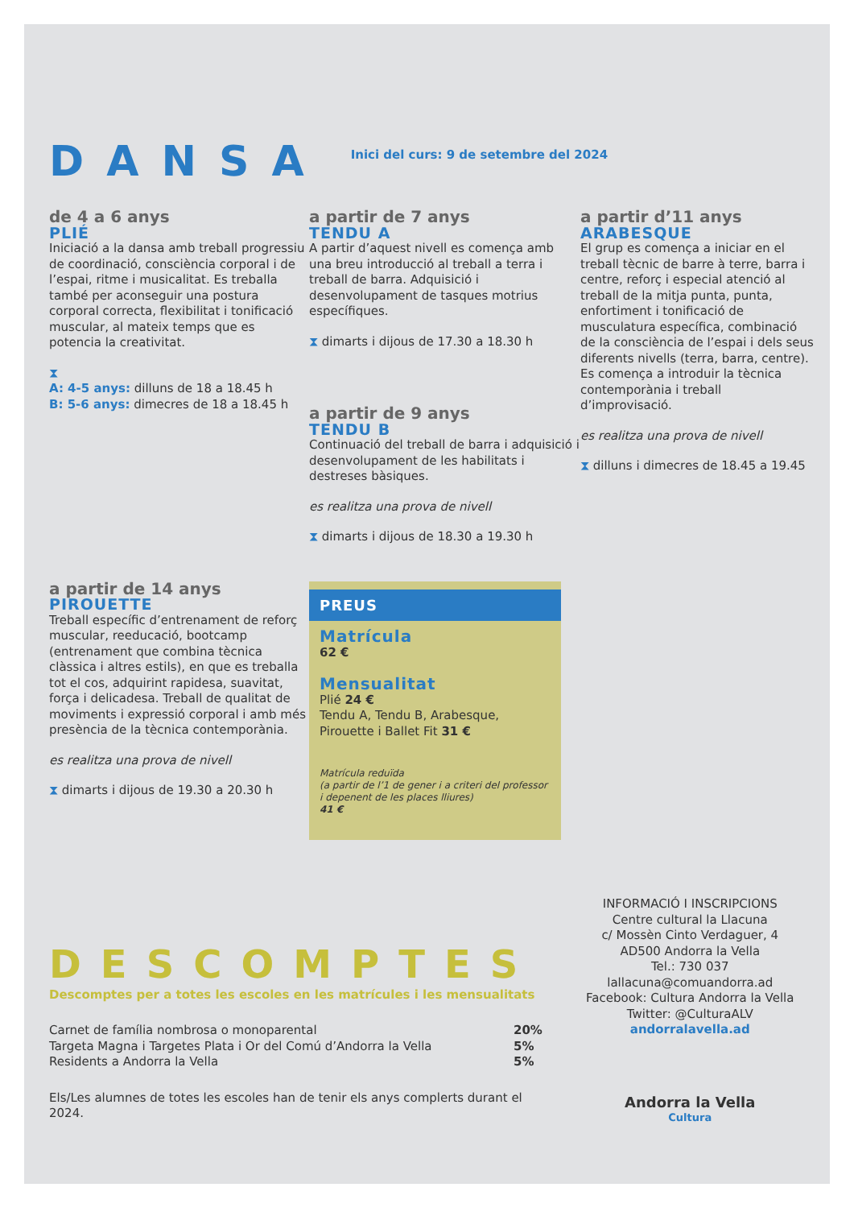DANSA
Inici del curs: 9 de setembre del 2024
de 4 a 6 anys
PLIÉ
Iniciació a la dansa amb treball progressiu de coordinació, consciència corporal i de l’espai, ritme i musicalitat. Es treballa també per aconseguir una postura corporal correcta, flexibilitat i tonificació muscular, al mateix temps que es potencia la creativitat.
⧗
A: 4-5 anys: dilluns de 18 a 18.45 h
B: 5-6 anys: dimecres de 18 a 18.45 h
a partir de 7 anys
TENDU A
A partir d’aquest nivell es comença amb una breu introducció al treball a terra i treball de barra. Adquisició i desenvolupament de tasques motrius específiques.
⧗ dimarts i dijous de 17.30 a 18.30 h
a partir de 9 anys
TENDU B
Continuació del treball de barra i adquisició i desenvolupament de les habilitats i destreses bàsiques.
es realitza una prova de nivell
⧗ dimarts i dijous de 18.30 a 19.30 h
a partir d’11 anys
ARABESQUE
El grup es comença a iniciar en el treball tècnic de barre à terre, barra i centre, reforç i especial atenció al treball de la mitja punta, punta, enfortiment i tonificació de musculatura específica, combinació de la consciència de l’espai i dels seus diferents nivells (terra, barra, centre). Es comença a introduir la tècnica contemporània i treball d’improvisació.
es realitza una prova de nivell
⧗ dilluns i dimecres de 18.45 a 19.45
a partir de 14 anys
PIROUETTE
Treball específic d’entrenament de reforç muscular, reeducació, bootcamp (entrenament que combina tècnica clàssica i altres estils), en que es treballa tot el cos, adquirint rapidesa, suavitat, força i delicadesa. Treball de qualitat de moviments i expressió corporal i amb més presència de la tècnica contemporània.
es realitza una prova de nivell
⧗ dimarts i dijous de 19.30 a 20.30 h
PREUS
Matrícula
62 €
Mensualitat
Plié 24 €
Tendu A, Tendu B, Arabesque, Pirouette i Ballet Fit 31 €
Matrícula reduïda
(a partir de l’1 de gener i a criteri del professor i depenent de les places lliures)
41 €
DESCOMPTES
Descomptes per a totes les escoles en les matrícules i les mensualitats
| Carnet de família nombrosa o monoparental | 20% |
| Targeta Magna i Targetes Plata i Or del Comú d’Andorra la Vella | 5% |
| Residents a Andorra la Vella | 5% |
Els/Les alumnes de totes les escoles han de tenir els anys complerts durant el 2024.
INFORMACIÓ I INSCRIPCIONS
Centre cultural la Llacuna
c/ Mossèn Cinto Verdaguer, 4
AD500 Andorra la Vella
Tel.: 730 037
lallacuna@comuandorra.ad
Facebook: Cultura Andorra la Vella
Twitter: @CulturaALV
andorralavella.ad
Andorra la Vella
Cultura